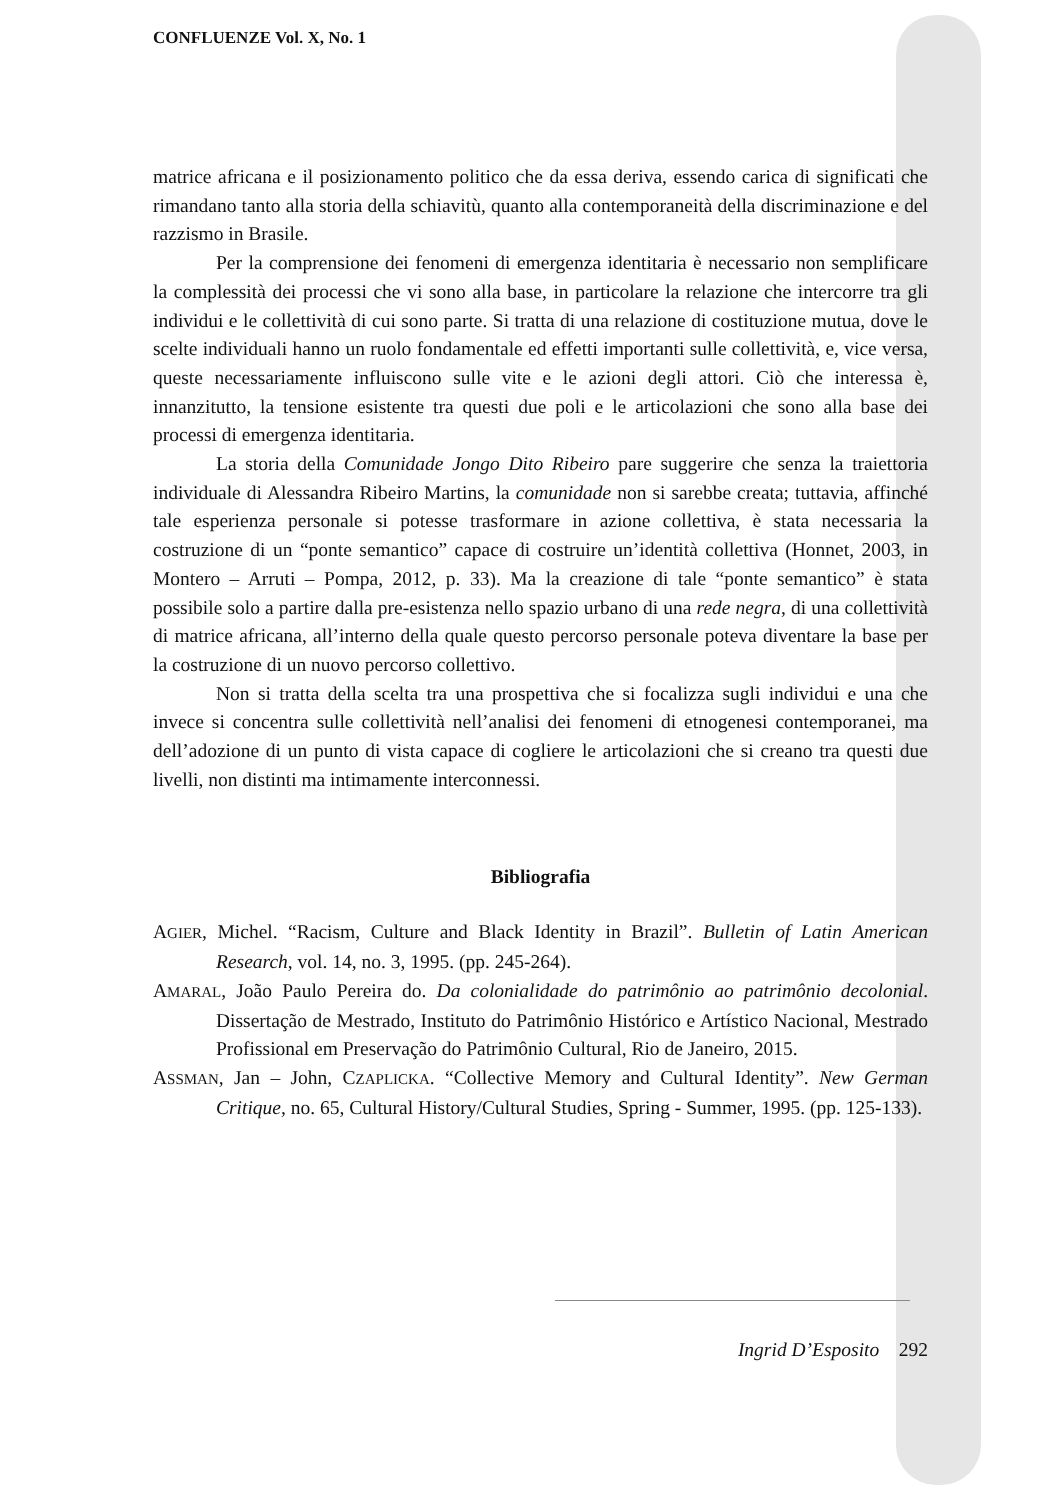CONFLUENZE Vol. X, No. 1
matrice africana e il posizionamento politico che da essa deriva, essendo carica di significati che rimandano tanto alla storia della schiavitù, quanto alla contemporaneità della discriminazione e del razzismo in Brasile.
Per la comprensione dei fenomeni di emergenza identitaria è necessario non semplificare la complessità dei processi che vi sono alla base, in particolare la relazione che intercorre tra gli individui e le collettività di cui sono parte. Si tratta di una relazione di costituzione mutua, dove le scelte individuali hanno un ruolo fondamentale ed effetti importanti sulle collettività, e, vice versa, queste necessariamente influiscono sulle vite e le azioni degli attori. Ciò che interessa è, innanzitutto, la tensione esistente tra questi due poli e le articolazioni che sono alla base dei processi di emergenza identitaria.
La storia della Comunidade Jongo Dito Ribeiro pare suggerire che senza la traiettoria individuale di Alessandra Ribeiro Martins, la comunidade non si sarebbe creata; tuttavia, affinché tale esperienza personale si potesse trasformare in azione collettiva, è stata necessaria la costruzione di un “ponte semantico” capace di costruire un’identità collettiva (Honnet, 2003, in Montero – Arruti – Pompa, 2012, p. 33). Ma la creazione di tale “ponte semantico” è stata possibile solo a partire dalla pre-esistenza nello spazio urbano di una rede negra, di una collettività di matrice africana, all’interno della quale questo percorso personale poteva diventare la base per la costruzione di un nuovo percorso collettivo.
Non si tratta della scelta tra una prospettiva che si focalizza sugli individui e una che invece si concentra sulle collettività nell’analisi dei fenomeni di etnogenesi contemporanei, ma dell’adozione di un punto di vista capace di cogliere le articolazioni che si creano tra questi due livelli, non distinti ma intimamente interconnessi.
Bibliografia
AGIER, Michel. “Racism, Culture and Black Identity in Brazil”. Bulletin of Latin American Research, vol. 14, no. 3, 1995. (pp. 245-264).
AMARAL, João Paulo Pereira do. Da colonialidade do patrimônio ao patrimônio decolonial. Dissertação de Mestrado, Instituto do Patrimônio Histórico e Artístico Nacional, Mestrado Profissional em Preservação do Patrimônio Cultural, Rio de Janeiro, 2015.
ASSMAN, Jan – John, CZAPLICKA. “Collective Memory and Cultural Identity”. New German Critique, no. 65, Cultural History/Cultural Studies, Spring - Summer, 1995. (pp. 125-133).
Ingrid D’Esposito 292